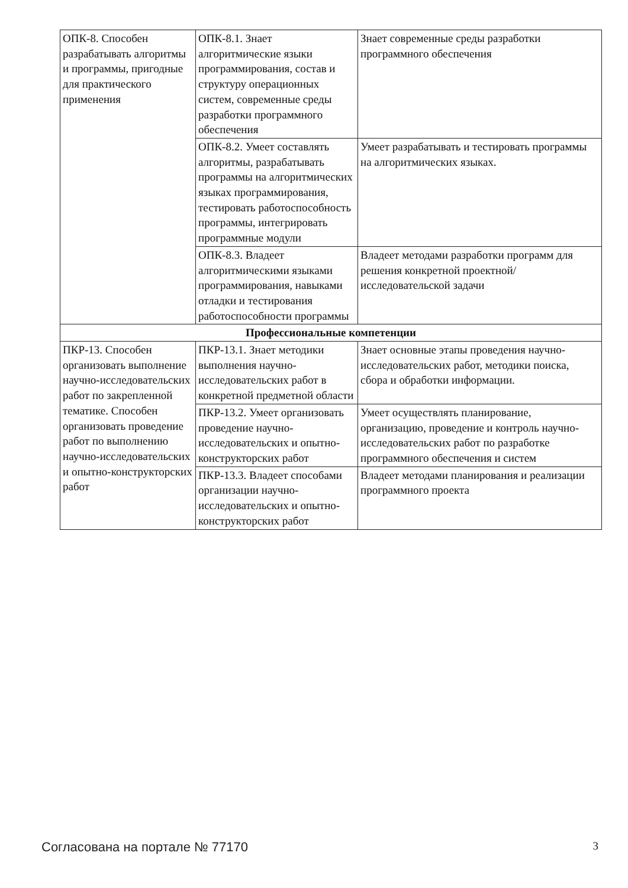| ОПК-8. Способен разрабатывать алгоритмы и программы, пригодные для практического применения | ОПК-8.1. Знает алгоритмические языки программирования, состав и структуру операционных систем, современные среды разработки программного обеспечения | Знает современные среды разработки программного обеспечения |
| | ОПК-8.2. Умеет составлять алгоритмы, разрабатывать программы на алгоритмических языках программирования, тестировать работоспособность программы, интегрировать программные модули | Умеет разрабатывать и тестировать программы на алгоритмических языках. |
| | ОПК-8.3. Владеет алгоритмическими языками программирования, навыками отладки и тестирования работоспособности программы | Владеет методами разработки программ для решения конкретной проектной/исследовательской задачи |
| Профессиональные компетенции | | |
| ПКР-13. Способен организовать выполнение научно-исследовательских работ по закрепленной тематике. Способен организовать проведение работ по выполнению научно-исследовательских и опытно-конструкторских работ | ПКР-13.1. Знает методики выполнения научно-исследовательских работ в конкретной предметной области | Знает основные этапы проведения научно-исследовательских работ, методики поиска, сбора и обработки информации. |
| | ПКР-13.2. Умеет организовать проведение научно-исследовательских и опытно-конструкторских работ | Умеет осуществлять планирование, организацию, проведение и контроль научно-исследовательских работ по разработке программного обеспечения и систем |
| | ПКР-13.3. Владеет способами организации научно-исследовательских и опытно-конструкторских работ | Владеет методами планирования и реализации программного проекта |
Согласована на портале № 77170 3